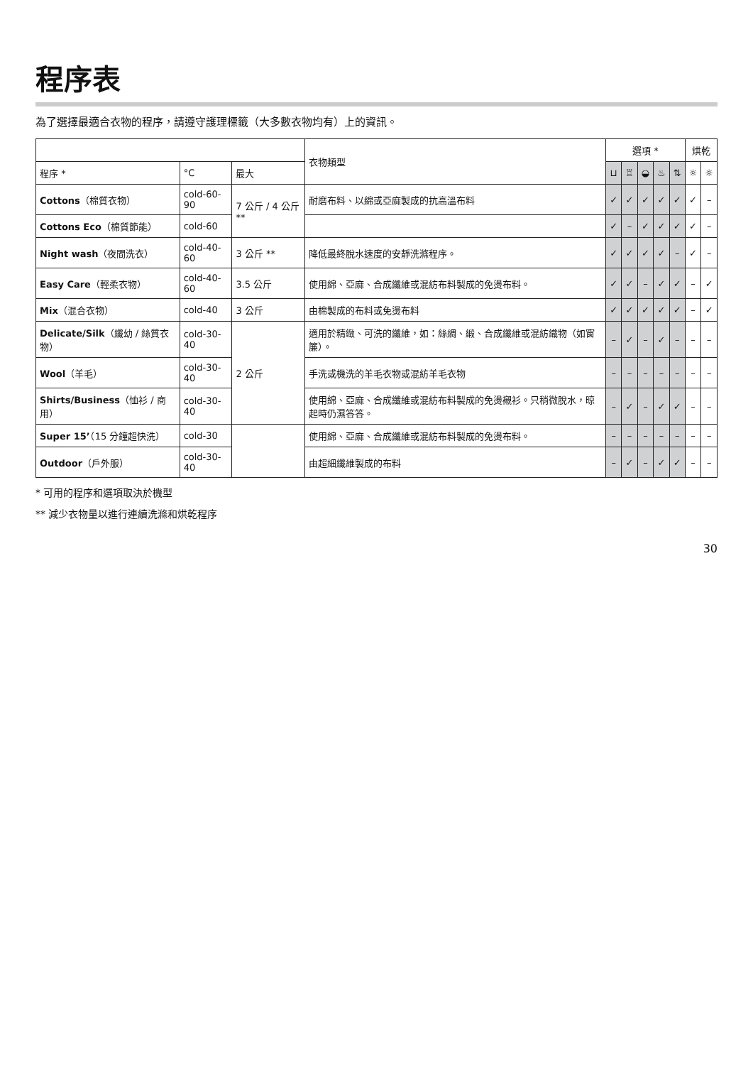程序表
為了選擇最適合衣物的程序，請遵守護理標籤（大多數衣物均有）上的資訊。
| | | | 衣物類型 | 選項 * | | | | | 烘乾 | |
| --- | --- | --- | --- | --- | --- | --- | --- | --- | --- | --- |
| 程序 * | °C | 最大 | | ⊔ | ♖ | ◒ | ♨ | ⇅ | ☼ | ☼ |
| Cottons （棉質衣物） | cold-60-90 | 7 公斤 / 4 公斤 ** | 耐磨布料、以綿或亞麻製成的抗高溫布料 | ✓ | ✓ | ✓ | ✓ | ✓ | ✓ | – |
| Cottons Eco （棉質節能） | cold-60 | | | ✓ | – | ✓ | ✓ | ✓ | ✓ | – |
| Night wash （夜間洗衣） | cold-40-60 | 3 公斤 ** | 降低最終脫水速度的安靜洗滌程序。 | ✓ | ✓ | ✓ | ✓ | – | ✓ | – |
| Easy Care （輕柔衣物） | cold-40-60 | 3.5 公斤 | 使用綿、亞麻、合成纖維或混紡布料製成的免燙布料。 | ✓ | ✓ | – | ✓ | ✓ | – | ✓ |
| Mix （混合衣物） | cold-40 | 3 公斤 | 由棉製成的布料或免燙布料 | ✓ | ✓ | ✓ | ✓ | ✓ | – | ✓ |
| Delicate/Silk （纖幼 / 絲質衣物） | cold-30-40 | 2 公斤 | 適用於精緻、可洗的纖維，如：絲綢、緞、合成纖維或混紡織物（如窗簾）。 | – | ✓ | – | ✓ | – | – | – |
| Wool （羊毛） | cold-30-40 | | 手洗或機洗的羊毛衣物或混紡羊毛衣物 | – | – | – | – | – | – | – |
| Shirts/Business （恤衫 / 商用） | cold-30-40 | | 使用綿、亞麻、合成纖維或混紡布料製成的免燙襯衫。只稍微脫水，晾起時仍濕答答。 | – | ✓ | – | ✓ | ✓ | – | – |
| Super 15’ （15 分鐘超快洗） | cold-30 | | 使用綿、亞麻、合成纖維或混紡布料製成的免燙布料。 | – | – | – | – | – | – | – |
| Outdoor （戶外服） | cold-30-40 | | 由超細纖維製成的布料 | – | ✓ | – | ✓ | ✓ | – | – |
* 可用的程序和選項取決於機型
** 減少衣物量以進行連續洗滌和烘乾程序
30